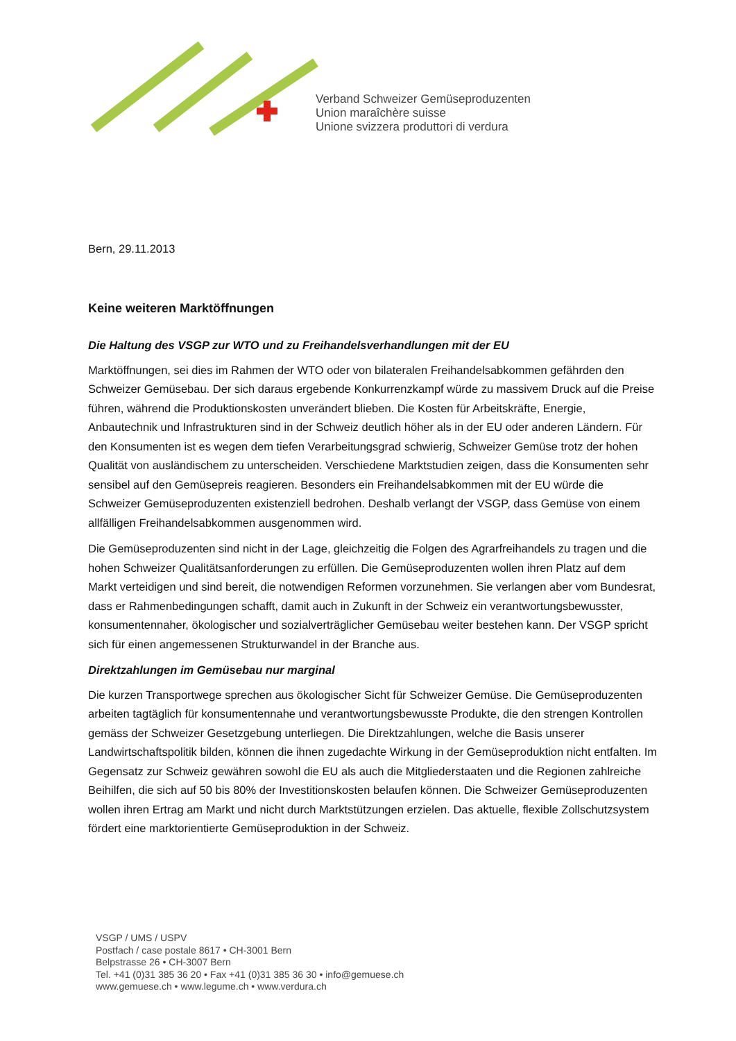Verband Schweizer Gemüseproduzenten
Union maraîchère suisse
Unione svizzera produttori di verdura
Bern, 29.11.2013
Keine weiteren Marktöffnungen
Die Haltung des VSGP zur WTO und zu Freihandelsverhandlungen mit der EU
Marktöffnungen, sei dies im Rahmen der WTO oder von bilateralen Freihandelsabkommen gefährden den Schweizer Gemüsebau. Der sich daraus ergebende Konkurrenzkampf würde zu massivem Druck auf die Preise führen, während die Produktionskosten unverändert blieben. Die Kosten für Arbeitskräfte, Energie, Anbautechnik und Infrastrukturen sind in der Schweiz deutlich höher als in der EU oder anderen Ländern. Für den Konsumenten ist es wegen dem tiefen Verarbeitungsgrad schwierig, Schweizer Gemüse trotz der hohen Qualität von ausländischem zu unterscheiden. Verschiedene Marktstudien zeigen, dass die Konsumenten sehr sensibel auf den Gemüsepreis reagieren. Besonders ein Freihandelsabkommen mit der EU würde die Schweizer Gemüseproduzenten existenziell bedrohen. Deshalb verlangt der VSGP, dass Gemüse von einem allfälligen Freihandelsabkommen ausgenommen wird.
Die Gemüseproduzenten sind nicht in der Lage, gleichzeitig die Folgen des Agrarfreihandels zu tragen und die hohen Schweizer Qualitätsanforderungen zu erfüllen. Die Gemüseproduzenten wollen ihren Platz auf dem Markt verteidigen und sind bereit, die notwendigen Reformen vorzunehmen. Sie verlangen aber vom Bundesrat, dass er Rahmenbedingungen schafft, damit auch in Zukunft in der Schweiz ein verantwortungsbewusster, konsumentennaher, ökologischer und sozialverträglicher Gemüsebau weiter bestehen kann. Der VSGP spricht sich für einen angemessenen Strukturwandel in der Branche aus.
Direktzahlungen im Gemüsebau nur marginal
Die kurzen Transportwege sprechen aus ökologischer Sicht für Schweizer Gemüse. Die Gemüseproduzenten arbeiten tagtäglich für konsumentennahe und verantwortungsbewusste Produkte, die den strengen Kontrollen gemäss der Schweizer Gesetzgebung unterliegen. Die Direktzahlungen, welche die Basis unserer Landwirtschaftspolitik bilden, können die ihnen zugedachte Wirkung in der Gemüseproduktion nicht entfalten. Im Gegensatz zur Schweiz gewähren sowohl die EU als auch die Mitgliederstaaten und die Regionen zahlreiche Beihilfen, die sich auf 50 bis 80% der Investitionskosten belaufen können. Die Schweizer Gemüseproduzenten wollen ihren Ertrag am Markt und nicht durch Marktstützungen erzielen. Das aktuelle, flexible Zollschutzsystem fördert eine marktorientierte Gemüseproduktion in der Schweiz.
VSGP / UMS / USPV
Postfach / case postale 8617 • CH-3001 Bern
Belpstrasse 26 • CH-3007 Bern
Tel. +41 (0)31 385 36 20 • Fax +41 (0)31 385 36 30 • info@gemuese.ch
www.gemuese.ch • www.legume.ch • www.verdura.ch